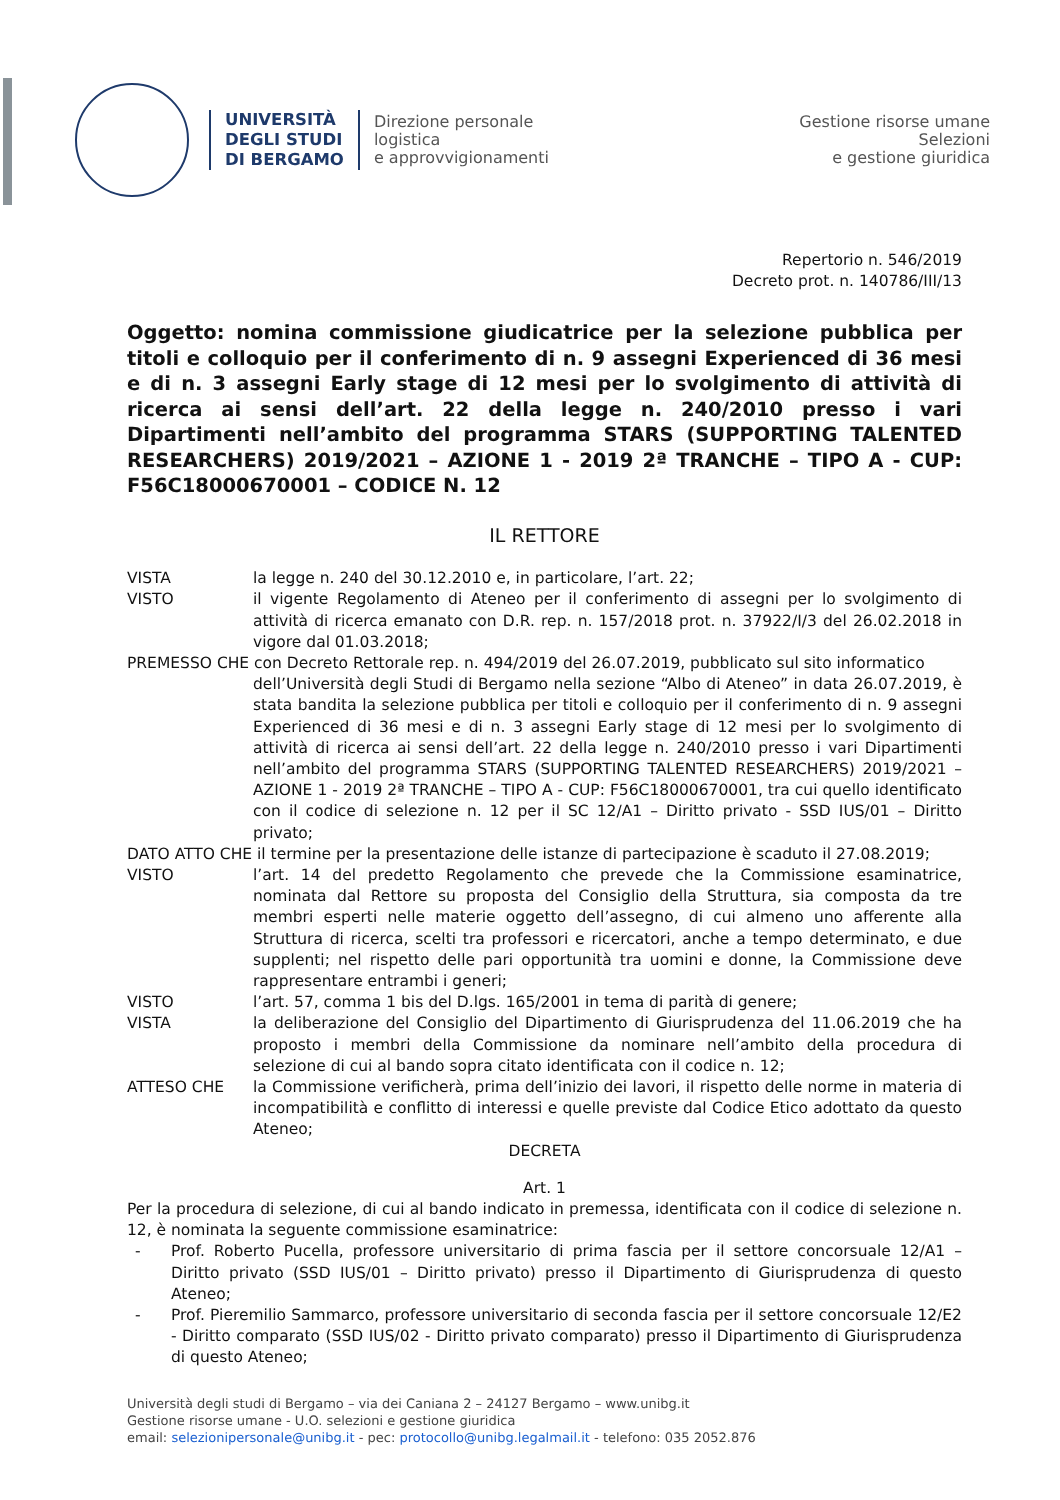UNIVERSITÀ
DEGLI STUDI
DI BERGAMO
Direzione personale
logistica
e approvvigionamenti
Gestione risorse umane
Selezioni
e gestione giuridica
Repertorio n. 546/2019
Decreto prot. n. 140786/III/13
Oggetto: nomina commissione giudicatrice per la selezione pubblica per titoli e colloquio per il conferimento di n. 9 assegni Experienced di 36 mesi e di n. 3 assegni Early stage di 12 mesi per lo svolgimento di attività di ricerca ai sensi dell’art. 22 della legge n. 240/2010 presso i vari Dipartimenti nell’ambito del programma STARS (SUPPORTING TALENTED RESEARCHERS) 2019/2021 – AZIONE 1 - 2019 2ª TRANCHE – TIPO A - CUP: F56C18000670001 – CODICE N. 12
IL RETTORE
VISTA la legge n. 240 del 30.12.2010 e, in particolare, l’art. 22;
VISTO il vigente Regolamento di Ateneo per il conferimento di assegni per lo svolgimento di attività di ricerca emanato con D.R. rep. n. 157/2018 prot. n. 37922/I/3 del 26.02.2018 in vigore dal 01.03.2018;
PREMESSO CHE con Decreto Rettorale rep. n. 494/2019 del 26.07.2019, pubblicato sul sito informatico
dell’Università degli Studi di Bergamo nella sezione “Albo di Ateneo” in data 26.07.2019, è stata bandita la selezione pubblica per titoli e colloquio per il conferimento di n. 9 assegni Experienced di 36 mesi e di n. 3 assegni Early stage di 12 mesi per lo svolgimento di attività di ricerca ai sensi dell’art. 22 della legge n. 240/2010 presso i vari Dipartimenti nell’ambito del programma STARS (SUPPORTING TALENTED RESEARCHERS) 2019/2021 – AZIONE 1 - 2019 2ª TRANCHE – TIPO A - CUP: F56C18000670001, tra cui quello identificato con il codice di selezione n. 12 per il SC 12/A1 – Diritto privato - SSD IUS/01 – Diritto privato;
DATO ATTO CHE il termine per la presentazione delle istanze di partecipazione è scaduto il 27.08.2019;
VISTO l’art. 14 del predetto Regolamento che prevede che la Commissione esaminatrice, nominata dal Rettore su proposta del Consiglio della Struttura, sia composta da tre membri esperti nelle materie oggetto dell’assegno, di cui almeno uno afferente alla Struttura di ricerca, scelti tra professori e ricercatori, anche a tempo determinato, e due supplenti; nel rispetto delle pari opportunità tra uomini e donne, la Commissione deve rappresentare entrambi i generi;
VISTO l’art. 57, comma 1 bis del D.lgs. 165/2001 in tema di parità di genere;
VISTA la deliberazione del Consiglio del Dipartimento di Giurisprudenza del 11.06.2019 che ha proposto i membri della Commissione da nominare nell’ambito della procedura di selezione di cui al bando sopra citato identificata con il codice n. 12;
ATTESO CHE la Commissione verificherà, prima dell’inizio dei lavori, il rispetto delle norme in materia di incompatibilità e conflitto di interessi e quelle previste dal Codice Etico adottato da questo Ateneo;
DECRETA
Art. 1
Per la procedura di selezione, di cui al bando indicato in premessa, identificata con il codice di selezione n. 12, è nominata la seguente commissione esaminatrice:
- Prof. Roberto Pucella, professore universitario di prima fascia per il settore concorsuale 12/A1 – Diritto privato (SSD IUS/01 – Diritto privato) presso il Dipartimento di Giurisprudenza di questo Ateneo;
- Prof. Pieremilio Sammarco, professore universitario di seconda fascia per il settore concorsuale 12/E2 - Diritto comparato (SSD IUS/02 - Diritto privato comparato) presso il Dipartimento di Giurisprudenza di questo Ateneo;
Università degli studi di Bergamo – via dei Caniana 2 – 24127 Bergamo – www.unibg.it
Gestione risorse umane - U.O. selezioni e gestione giuridica
email: selezionipersonale@unibg.it - pec: protocollo@unibg.legalmail.it - telefono: 035 2052.876